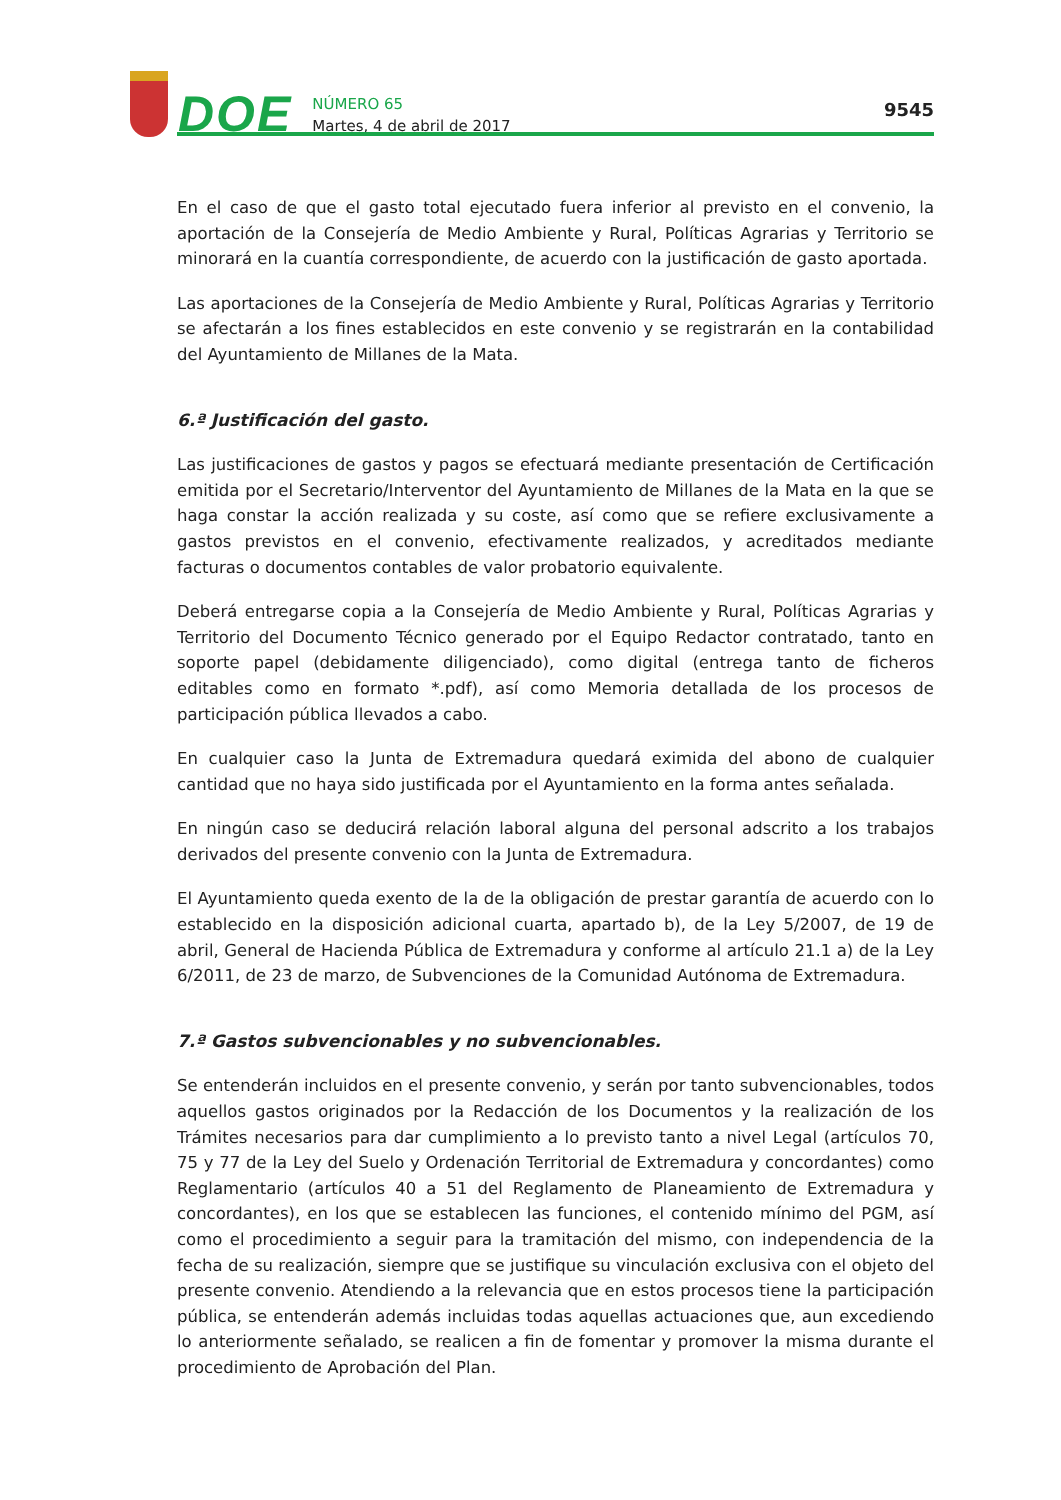DOE
NÚMERO 65
Martes, 4 de abril de 2017
9545
En el caso de que el gasto total ejecutado fuera inferior al previsto en el convenio, la aportación de la Consejería de Medio Ambiente y Rural, Políticas Agrarias y Territorio se minorará en la cuantía correspondiente, de acuerdo con la justificación de gasto aportada.
Las aportaciones de la Consejería de Medio Ambiente y Rural, Políticas Agrarias y Territorio se afectarán a los fines establecidos en este convenio y se registrarán en la contabilidad del Ayuntamiento de Millanes de la Mata.
6.ª Justificación del gasto.
Las justificaciones de gastos y pagos se efectuará mediante presentación de Certificación emitida por el Secretario/Interventor del Ayuntamiento de Millanes de la Mata en la que se haga constar la acción realizada y su coste, así como que se refiere exclusivamente a gastos previstos en el convenio, efectivamente realizados, y acreditados mediante facturas o documentos contables de valor probatorio equivalente.
Deberá entregarse copia a la Consejería de Medio Ambiente y Rural, Políticas Agrarias y Territorio del Documento Técnico generado por el Equipo Redactor contratado, tanto en soporte papel (debidamente diligenciado), como digital (entrega tanto de ficheros editables como en formato *.pdf), así como Memoria detallada de los procesos de participación pública llevados a cabo.
En cualquier caso la Junta de Extremadura quedará eximida del abono de cualquier cantidad que no haya sido justificada por el Ayuntamiento en la forma antes señalada.
En ningún caso se deducirá relación laboral alguna del personal adscrito a los trabajos derivados del presente convenio con la Junta de Extremadura.
El Ayuntamiento queda exento de la de la obligación de prestar garantía de acuerdo con lo establecido en la disposición adicional cuarta, apartado b), de la Ley 5/2007, de 19 de abril, General de Hacienda Pública de Extremadura y conforme al artículo 21.1 a) de la Ley 6/2011, de 23 de marzo, de Subvenciones de la Comunidad Autónoma de Extremadura.
7.ª Gastos subvencionables y no subvencionables.
Se entenderán incluidos en el presente convenio, y serán por tanto subvencionables, todos aquellos gastos originados por la Redacción de los Documentos y la realización de los Trámites necesarios para dar cumplimiento a lo previsto tanto a nivel Legal (artículos 70, 75 y 77 de la Ley del Suelo y Ordenación Territorial de Extremadura y concordantes) como Reglamentario (artículos 40 a 51 del Reglamento de Planeamiento de Extremadura y concordantes), en los que se establecen las funciones, el contenido mínimo del PGM, así como el procedimiento a seguir para la tramitación del mismo, con independencia de la fecha de su realización, siempre que se justifique su vinculación exclusiva con el objeto del presente convenio. Atendiendo a la relevancia que en estos procesos tiene la participación pública, se entenderán además incluidas todas aquellas actuaciones que, aun excediendo lo anteriormente señalado, se realicen a fin de fomentar y promover la misma durante el procedimiento de Aprobación del Plan.